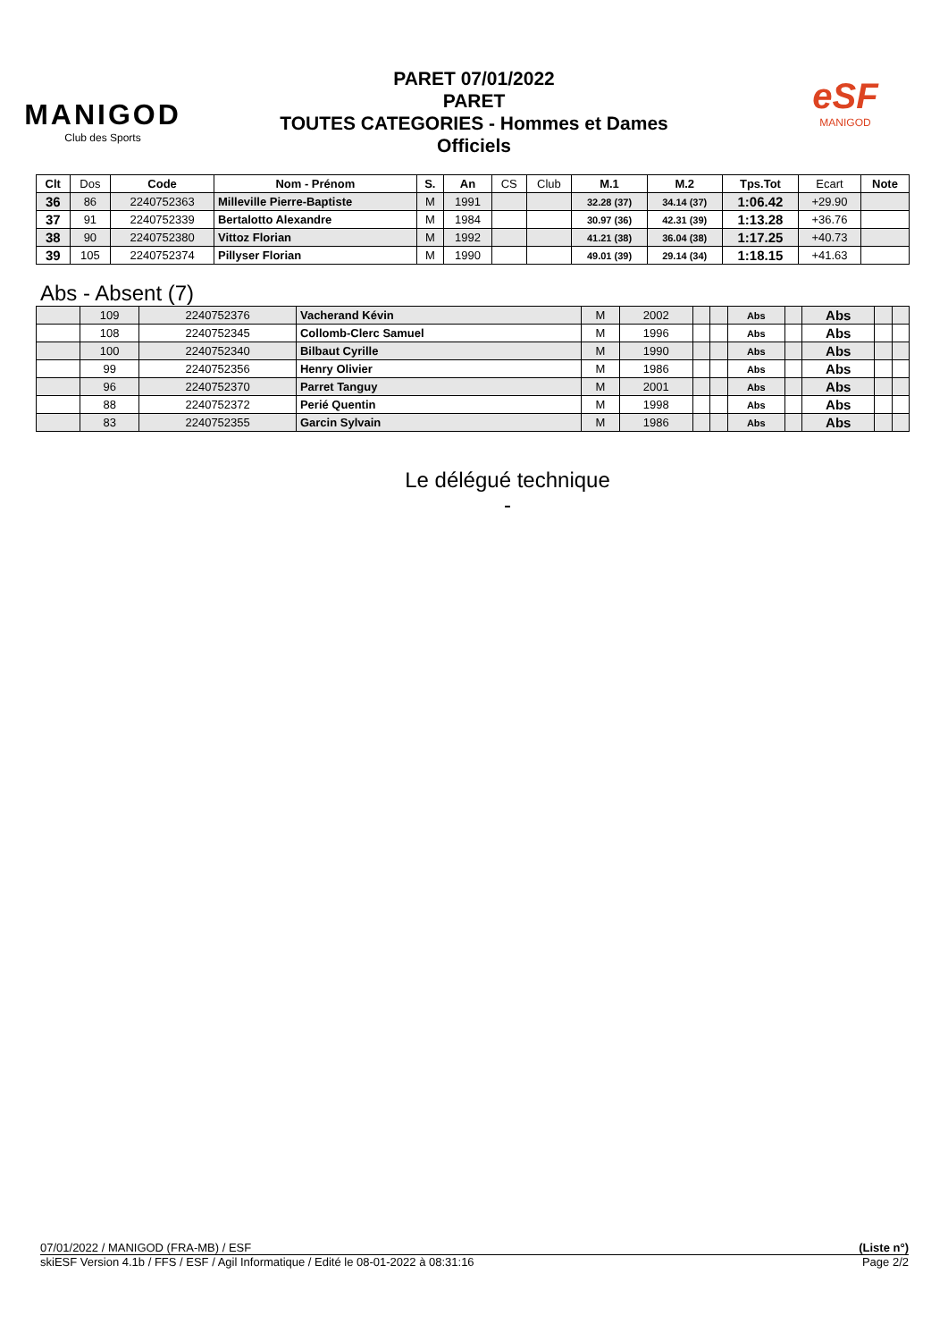MANIGOD
Club des Sports
PARET 07/01/2022
PARET
TOUTES CATEGORIES - Hommes et Dames
Officiels
eSF
MANIGOD
| Clt | Dos | Code | Nom - Prénom | S. | An | CS | Club | M.1 | M.2 | Tps.Tot | Ecart | Note |
| 36 | 86 | 2240752363 | Milleville Pierre-Baptiste | M | 1991 | | | 32.28 (37) | 34.14 (37) | 1:06.42 | +29.90 | |
| 37 | 91 | 2240752339 | Bertalotto Alexandre | M | 1984 | | | 30.97 (36) | 42.31 (39) | 1:13.28 | +36.76 | |
| 38 | 90 | 2240752380 | Vittoz Florian | M | 1992 | | | 41.21 (38) | 36.04 (38) | 1:17.25 | +40.73 | |
| 39 | 105 | 2240752374 | Pillyser Florian | M | 1990 | | | 49.01 (39) | 29.14 (34) | 1:18.15 | +41.63 | |
Abs - Absent (7)
| | 109 | 2240752376 | Vacherand Kévin | M | 2002 | | | Abs | | Abs | | |
| | 108 | 2240752345 | Collomb-Clerc Samuel | M | 1996 | | | Abs | | Abs | | |
| | 100 | 2240752340 | Bilbaut Cyrille | M | 1990 | | | Abs | | Abs | | |
| | 99 | 2240752356 | Henry Olivier | M | 1986 | | | Abs | | Abs | | |
| | 96 | 2240752370 | Parret Tanguy | M | 2001 | | | Abs | | Abs | | |
| | 88 | 2240752372 | Perié Quentin | M | 1998 | | | Abs | | Abs | | |
| | 83 | 2240752355 | Garcin Sylvain | M | 1986 | | | Abs | | Abs | | |
Le délégué technique
-
07/01/2022 / MANIGOD (FRA-MB) / ESF (Liste n°)
skiESF Version 4.1b / FFS / ESF / Agil Informatique / Edité le 08-01-2022 à 08:31:16 Page 2/2